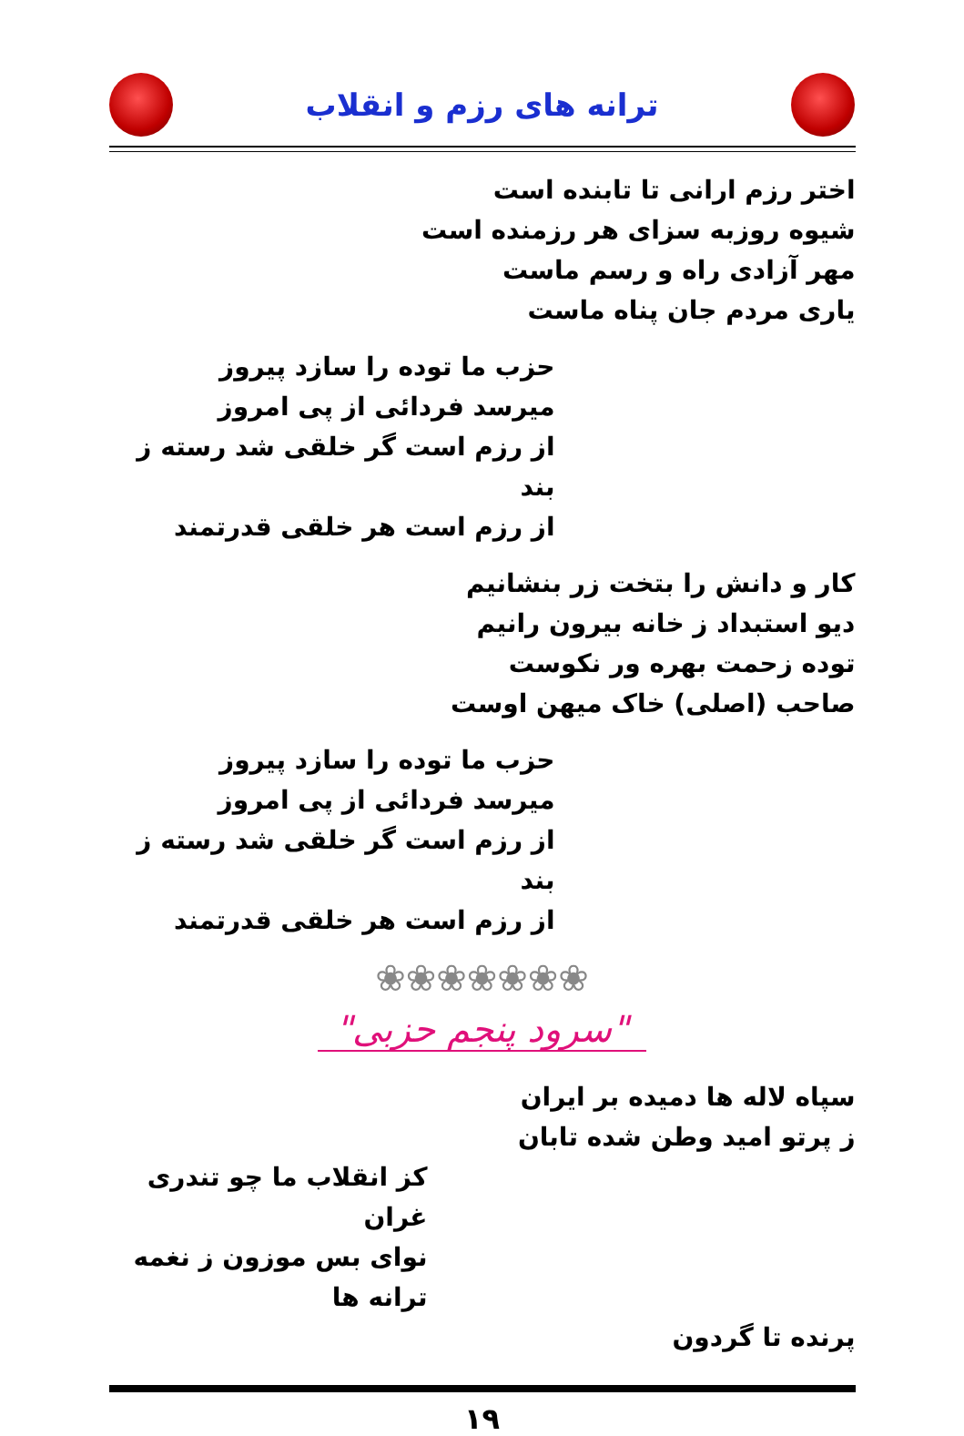ترانه های رزم و انقلاب
اختر رزم ارانی تا تابنده است
شیوه روزبه سزای هر رزمنده است
مهر آزادی راه و رسم ماست
یاری مردم جان پناه ماست
حزب ما توده را سازد پیروز
میرسد فردائی از پی امروز
از رزم است گر خلقی شد رسته ز بند
از رزم است هر خلقی قدرتمند
کار و دانش را بتخت زر بنشانیم
دیو استبداد ز خانه بیرون رانیم
توده زحمت بهره ور نکوست
صاحب (اصلی) خاک میهن اوست
حزب ما توده را سازد پیروز
میرسد فردائی از پی امروز
از رزم است گر خلقی شد رسته ز بند
از رزم است هر خلقی قدرتمند
❀❀❀❀❀❀❀
"سرود پنجم حزبی"
سپاه لاله ها دمیده بر ایران
ز پرتو امید وطن شده تابان
کز انقلاب ما چو تندری غران
نوای بس موزون ز نغمه ترانه ها
پرنده تا گردون
۱۹